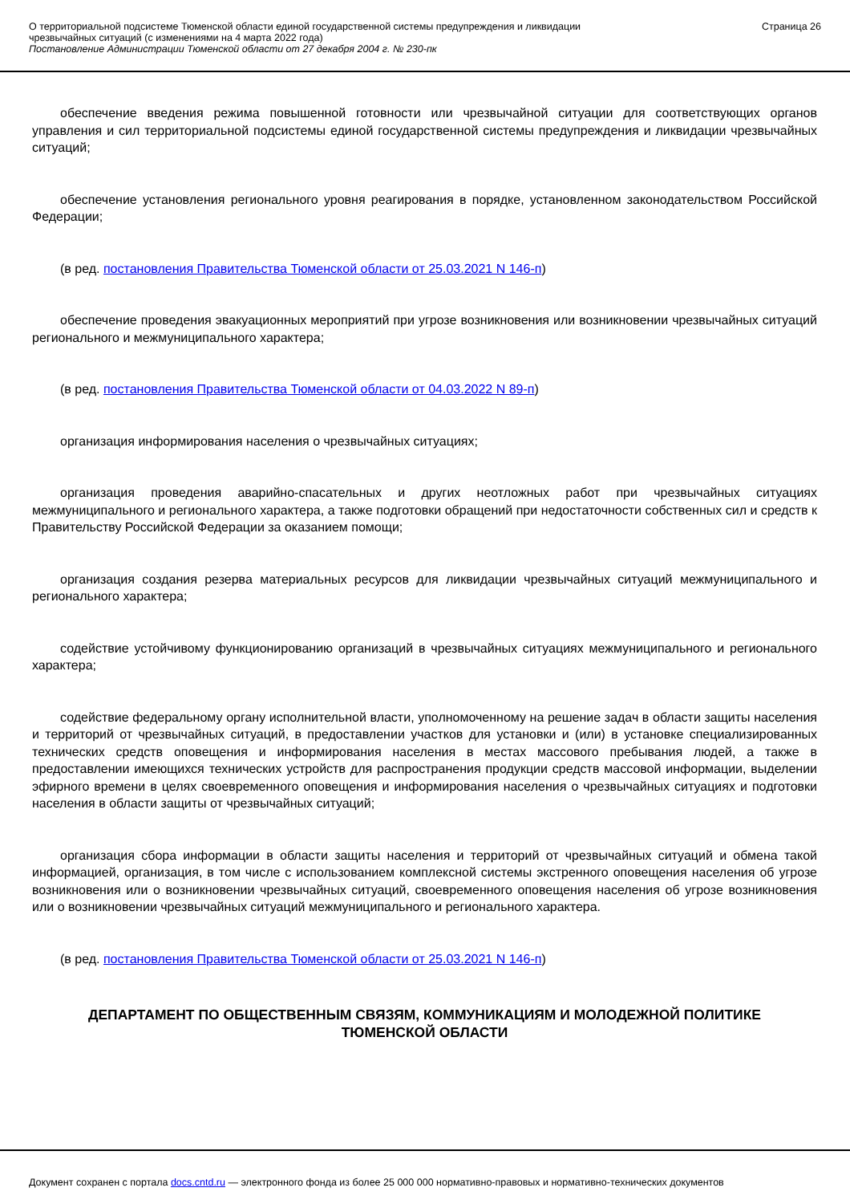О территориальной подсистеме Тюменской области единой государственной системы предупреждения и ликвидации
чрезвычайных ситуаций (с изменениями на 4 марта 2022 года)
Постановление Администрации Тюменской области от 27 декабря 2004 г. № 230-пк
Страница 26
обеспечение введения режима повышенной готовности или чрезвычайной ситуации для соответствующих органов управления и сил территориальной подсистемы единой государственной системы предупреждения и ликвидации чрезвычайных ситуаций;
обеспечение установления регионального уровня реагирования в порядке, установленном законодательством Российской Федерации;
(в ред. постановления Правительства Тюменской области от 25.03.2021 N 146-п)
обеспечение проведения эвакуационных мероприятий при угрозе возникновения или возникновении чрезвычайных ситуаций регионального и межмуниципального характера;
(в ред. постановления Правительства Тюменской области от 04.03.2022 N 89-п)
организация информирования населения о чрезвычайных ситуациях;
организация проведения аварийно-спасательных и других неотложных работ при чрезвычайных ситуациях межмуниципального и регионального характера, а также подготовки обращений при недостаточности собственных сил и средств к Правительству Российской Федерации за оказанием помощи;
организация создания резерва материальных ресурсов для ликвидации чрезвычайных ситуаций межмуниципального и регионального характера;
содействие устойчивому функционированию организаций в чрезвычайных ситуациях межмуниципального и регионального характера;
содействие федеральному органу исполнительной власти, уполномоченному на решение задач в области защиты населения и территорий от чрезвычайных ситуаций, в предоставлении участков для установки и (или) в установке специализированных технических средств оповещения и информирования населения в местах массового пребывания людей, а также в предоставлении имеющихся технических устройств для распространения продукции средств массовой информации, выделении эфирного времени в целях своевременного оповещения и информирования населения о чрезвычайных ситуациях и подготовки населения в области защиты от чрезвычайных ситуаций;
организация сбора информации в области защиты населения и территорий от чрезвычайных ситуаций и обмена такой информацией, организация, в том числе с использованием комплексной системы экстренного оповещения населения об угрозе возникновения или о возникновении чрезвычайных ситуаций, своевременного оповещения населения об угрозе возникновения или о возникновении чрезвычайных ситуаций межмуниципального и регионального характера.
(в ред. постановления Правительства Тюменской области от 25.03.2021 N 146-п)
ДЕПАРТАМЕНТ ПО ОБЩЕСТВЕННЫМ СВЯЗЯМ, КОММУНИКАЦИЯМ И МОЛОДЕЖНОЙ ПОЛИТИКЕ ТЮМЕНСКОЙ ОБЛАСТИ
Документ сохранен с портала docs.cntd.ru — электронного фонда из более 25 000 000 нормативно-правовых и нормативно-технических документов